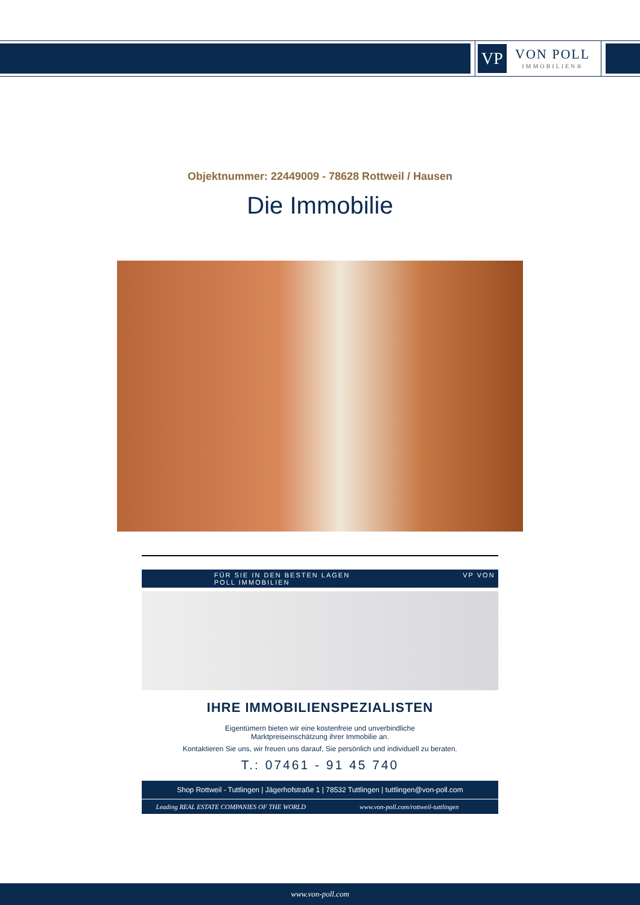VP
VON POLL
IMMOBILIEN®
Objektnummer: 22449009 - 78628 Rottweil / Hausen
Die Immobilie
FÜR SIE IN DEN BESTEN LAGEN VP VON POLL IMMOBILIEN
IHRE IMMOBILIENSPEZIALISTEN
Eigentümern bieten wir eine kostenfreie und unverbindliche
Marktpreiseinschätzung ihrer Immobilie an.
Kontaktieren Sie uns, wir freuen uns darauf, Sie persönlich und individuell zu beraten.
T.: 07461 - 91 45 740
Shop Rottweil - Tuttlingen | Jägerhofstraße 1 | 78532 Tuttlingen | tuttlingen@von-poll.com
Leading REAL ESTATE COMPANIES OF THE WORLD
www.von-poll.com/rottweil-tuttlingen
www.von-poll.com